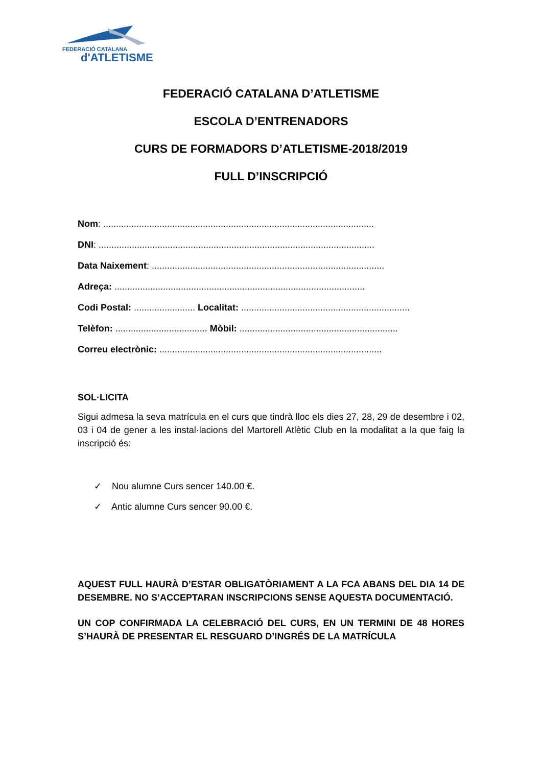FEDERACIÓ CATALANA
d'ATLETISME
FEDERACIÓ CATALANA D’ATLETISME
ESCOLA D’ENTRENADORS
CURS DE FORMADORS D’ATLETISME-2018/2019
FULL D’INSCRIPCIÓ
Nom: ..........................................................................................................
DNI: ............................................................................................................
Data Naixement: ...........................................................................................
Adreça: ..................................................................................................
Codi Postal: ........................ Localitat: ..................................................................
Telèfon: .................................... Mòbil: ..............................................................
Correu electrònic: .......................................................................................
SOL·LICITA
Sigui admesa la seva matrícula en el curs que tindrà lloc els dies 27, 28, 29 de desembre i 02, 03 i 04 de gener a les instal·lacions del Martorell Atlètic Club en la modalitat a la que faig la inscripció és:
✓ Nou alumne Curs sencer 140.00 €.
✓ Antic alumne Curs sencer 90.00 €.
AQUEST FULL HAURÀ D’ESTAR OBLIGATÒRIAMENT A LA FCA ABANS DEL DIA 14 DE DESEMBRE. NO S’ACCEPTARAN INSCRIPCIONS SENSE AQUESTA DOCUMENTACIÓ.
UN COP CONFIRMADA LA CELEBRACIÓ DEL CURS, EN UN TERMINI DE 48 HORES S’HAURÀ DE PRESENTAR EL RESGUARD D’INGRÉS DE LA MATRÍCULA